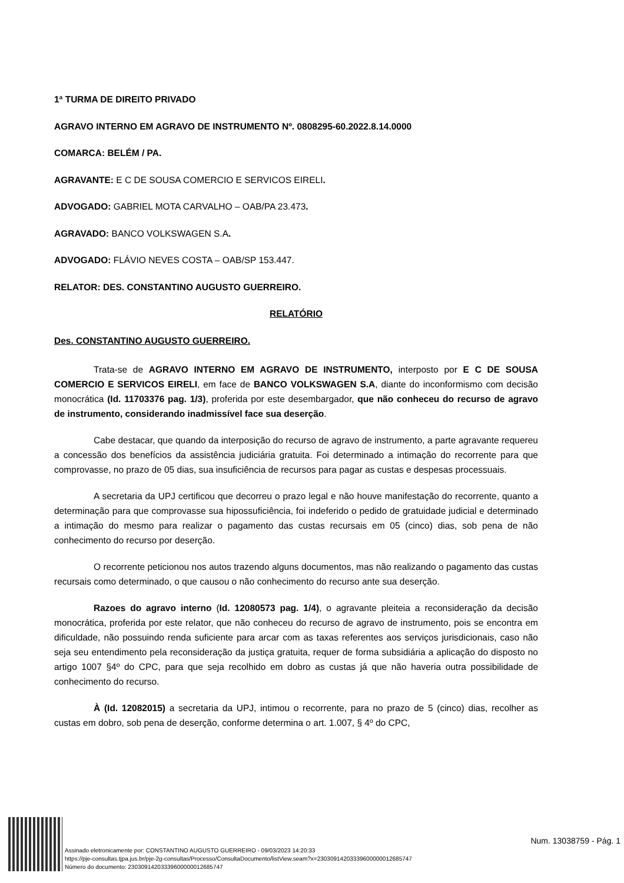1ª TURMA DE DIREITO PRIVADO
AGRAVO INTERNO EM AGRAVO DE INSTRUMENTO Nº. 0808295-60.2022.8.14.0000
COMARCA: BELÉM / PA.
AGRAVANTE: E C DE SOUSA COMERCIO E SERVICOS EIRELI.
ADVOGADO: GABRIEL MOTA CARVALHO – OAB/PA 23.473.
AGRAVADO: BANCO VOLKSWAGEN S.A.
ADVOGADO: FLÁVIO NEVES COSTA – OAB/SP 153.447.
RELATOR: DES. CONSTANTINO AUGUSTO GUERREIRO.
RELATÓRIO
Des. CONSTANTINO AUGUSTO GUERREIRO.
Trata-se de AGRAVO INTERNO EM AGRAVO DE INSTRUMENTO, interposto por E C DE SOUSA COMERCIO E SERVICOS EIRELI, em face de BANCO VOLKSWAGEN S.A, diante do inconformismo com decisão monocrática (Id. 11703376 pag. 1/3), proferida por este desembargador, que não conheceu do recurso de agravo de instrumento, considerando inadmissível face sua deserção.
Cabe destacar, que quando da interposição do recurso de agravo de instrumento, a parte agravante requereu a concessão dos benefícios da assistência judiciária gratuita. Foi determinado a intimação do recorrente para que comprovasse, no prazo de 05 dias, sua insuficiência de recursos para pagar as custas e despesas processuais.
A secretaria da UPJ certificou que decorreu o prazo legal e não houve manifestação do recorrente, quanto a determinação para que comprovasse sua hipossuficiência, foi indeferido o pedido de gratuidade judicial e determinado a intimação do mesmo para realizar o pagamento das custas recursais em 05 (cinco) dias, sob pena de não conhecimento do recurso por deserção.
O recorrente peticionou nos autos trazendo alguns documentos, mas não realizando o pagamento das custas recursais como determinado, o que causou o não conhecimento do recurso ante sua deserção.
Razoes do agravo interno (Id. 12080573 pag. 1/4), o agravante pleiteia a reconsideração da decisão monocrática, proferida por este relator, que não conheceu do recurso de agravo de instrumento, pois se encontra em dificuldade, não possuindo renda suficiente para arcar com as taxas referentes aos serviços jurisdicionais, caso não seja seu entendimento pela reconsideração da justiça gratuita, requer de forma subsidiária a aplicação do disposto no artigo 1007 §4º do CPC, para que seja recolhido em dobro as custas já que não haveria outra possibilidade de conhecimento do recurso.
À (Id. 12082015) a secretaria da UPJ, intimou o recorrente, para no prazo de 5 (cinco) dias, recolher as custas em dobro, sob pena de deserção, conforme determina o art. 1.007, § 4º do CPC,
Assinado eletronicamente por: CONSTANTINO AUGUSTO GUERREIRO - 09/03/2023 14:20:33
https://pje-consultas.tjpa.jus.br/pje-2g-consultas/Processo/ConsultaDocumento/listView.seam?x=23030914203339600000012685747
Número do documento: 23030914203339600000012685747
Num. 13038759 - Pág. 1